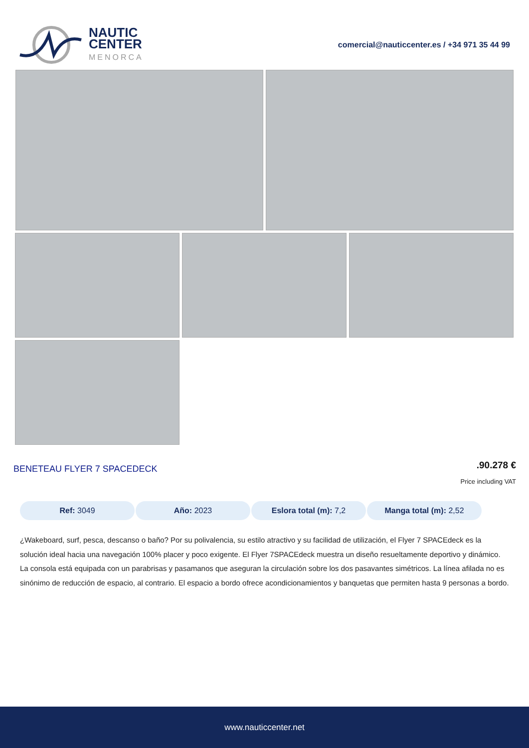NAUTIC
CENTER
MENORCA
comercial@nauticcenter.es / +34 971 35 44 99
BENETEAU FLYER 7 SPACEDECK
.90.278 €
Price including VAT
Ref: 3049 Año: 2023 Eslora total (m): 7,2 Manga total (m): 2,52
¿Wakeboard, surf, pesca, descanso o baño? Por su polivalencia, su estilo atractivo y su facilidad de utilización, el Flyer 7 SPACEdeck es la solución ideal hacia una navegación 100% placer y poco exigente. El Flyer 7SPACEdeck muestra un diseño resueltamente deportivo y dinámico. La consola está equipada con un parabrisas y pasamanos que aseguran la circulación sobre los dos pasavantes simétricos. La línea afilada no es sinónimo de reducción de espacio, al contrario. El espacio a bordo ofrece acondicionamientos y banquetas que permiten hasta 9 personas a bordo.
www.nauticcenter.net